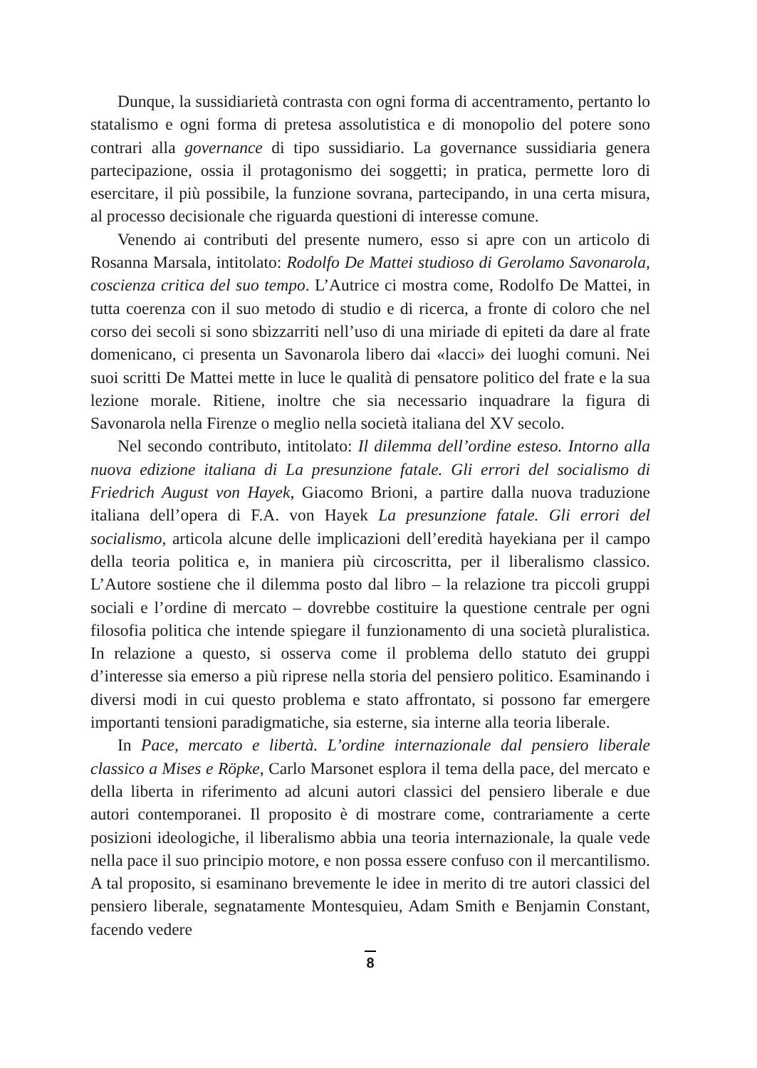Dunque, la sussidiarietà contrasta con ogni forma di accentramento, pertanto lo statalismo e ogni forma di pretesa assolutistica e di monopolio del potere sono contrari alla governance di tipo sussidiario. La governance sussidiaria genera partecipazione, ossia il protagonismo dei soggetti; in pratica, permette loro di esercitare, il più possibile, la funzione sovrana, partecipando, in una certa misura, al processo decisionale che riguarda questioni di interesse comune.
Venendo ai contributi del presente numero, esso si apre con un articolo di Rosanna Marsala, intitolato: Rodolfo De Mattei studioso di Gerolamo Savonarola, coscienza critica del suo tempo. L’Autrice ci mostra come, Rodolfo De Mattei, in tutta coerenza con il suo metodo di studio e di ricerca, a fronte di coloro che nel corso dei secoli si sono sbizzarriti nell’uso di una miriade di epiteti da dare al frate domenicano, ci presenta un Savonarola libero dai «lacci» dei luoghi comuni. Nei suoi scritti De Mattei mette in luce le qualità di pensatore politico del frate e la sua lezione morale. Ritiene, inoltre che sia necessario inquadrare la figura di Savonarola nella Firenze o meglio nella società italiana del XV secolo.
Nel secondo contributo, intitolato: Il dilemma dell’ordine esteso. Intorno alla nuova edizione italiana di La presunzione fatale. Gli errori del socialismo di Friedrich August von Hayek, Giacomo Brioni, a partire dalla nuova traduzione italiana dell’opera di F.A. von Hayek La presunzione fatale. Gli errori del socialismo, articola alcune delle implicazioni dell’eredità hayekiana per il campo della teoria politica e, in maniera più circoscritta, per il liberalismo classico. L’Autore sostiene che il dilemma posto dal libro – la relazione tra piccoli gruppi sociali e l’ordine di mercato – dovrebbe costituire la questione centrale per ogni filosofia politica che intende spiegare il funzionamento di una società pluralistica. In relazione a questo, si osserva come il problema dello statuto dei gruppi d’interesse sia emerso a più riprese nella storia del pensiero politico. Esaminando i diversi modi in cui questo problema e stato affrontato, si possono far emergere importanti tensioni paradigmatiche, sia esterne, sia interne alla teoria liberale.
In Pace, mercato e libertà. L’ordine internazionale dal pensiero liberale classico a Mises e Röpke, Carlo Marsonet esplora il tema della pace, del mercato e della liberta in riferimento ad alcuni autori classici del pensiero liberale e due autori contemporanei. Il proposito è di mostrare come, contrariamente a certe posizioni ideologiche, il liberalismo abbia una teoria internazionale, la quale vede nella pace il suo principio motore, e non possa essere confuso con il mercantilismo. A tal proposito, si esaminano brevemente le idee in merito di tre autori classici del pensiero liberale, segnatamente Montesquieu, Adam Smith e Benjamin Constant, facendo vedere
8